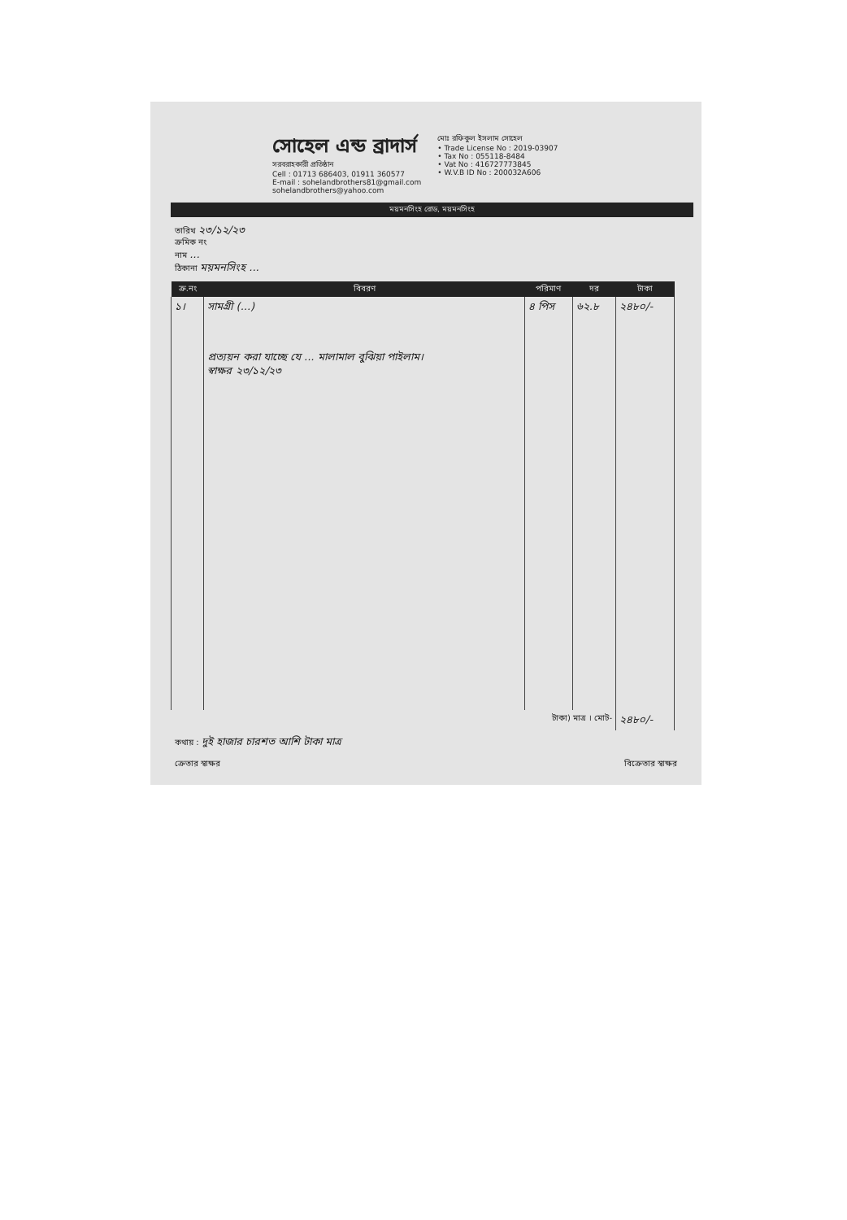সোহেল এন্ড ব্রাদার্স
সরবরাহকারী প্রতিষ্ঠান
Cell : 01713 686403, 01911 360577
E-mail : sohelandbrothers81@gmail.com
sohelandbrothers@yahoo.com
মোঃ রফিকুল ইসলাম সোহেল
• Trade License No : 2019-03907
• Tax No : 055118-8484
• Vat No : 416727773845
• W.V.B ID No : 200032A606
ময়মনসিংহ রোড, ময়মনসিংহ
তারিখ ২৩/১২/২৩
ক্রমিক নং
নাম ...
ঠিকানা ময়মনসিংহ ...
| ক্র.নং | বিবরণ | পরিমাণ | দর | টাকা |
| --- | --- | --- | --- | --- |
| ১। | সামগ্রী (...) প্রত্যয়ন করা যাচ্ছে যে ... মালামাল বুঝিয়া পাইলাম। স্বাক্ষর ২৩/১২/২৩ | ৪ পিস | ৬২.৮ | ২৪৮০/- |
| টাকা) মাত্র । মোট- | | | | ২৪৮০/- |
কথায় : দুই হাজার চারশত আশি টাকা মাত্র
ক্রেতার স্বাক্ষর বিক্রেতার স্বাক্ষর